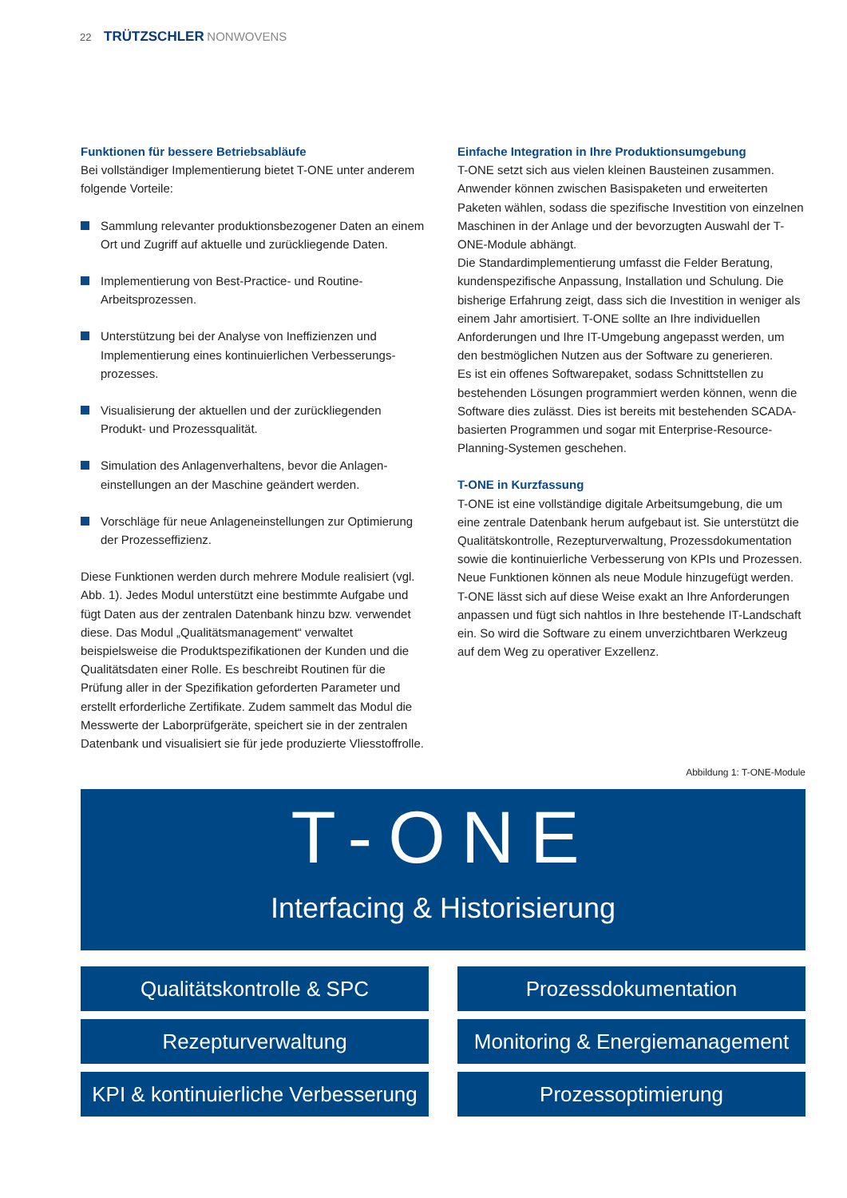22 TRÜTZSCHLER NONWOVENS
Funktionen für bessere Betriebsabläufe
Bei vollständiger Implementierung bietet T-ONE unter anderem folgende Vorteile:
Sammlung relevanter produktionsbezogener Daten an einem Ort und Zugriff auf aktuelle und zurückliegende Daten.
Implementierung von Best-Practice- und Routine-Arbeitsprozessen.
Unterstützung bei der Analyse von Ineffizienzen und Implementierung eines kontinuierlichen Verbesserungs-prozesses.
Visualisierung der aktuellen und der zurückliegenden Produkt- und Prozessqualität.
Simulation des Anlagenverhaltens, bevor die Anlagen-einstellungen an der Maschine geändert werden.
Vorschläge für neue Anlageneinstellungen zur Optimierung der Prozesseffizienz.
Diese Funktionen werden durch mehrere Module realisiert (vgl. Abb. 1). Jedes Modul unterstützt eine bestimmte Aufgabe und fügt Daten aus der zentralen Datenbank hinzu bzw. verwendet diese. Das Modul „Qualitätsmanagement“ verwaltet beispielsweise die Produktspezifikationen der Kunden und die Qualitätsdaten einer Rolle. Es beschreibt Routinen für die Prüfung aller in der Spezifikation geforderten Parameter und erstellt erforderliche Zertifikate. Zudem sammelt das Modul die Messwerte der Laborprüfgeräte, speichert sie in der zentralen Datenbank und visualisiert sie für jede produzierte Vliesstoffrolle.
Einfache Integration in Ihre Produktionsumgebung
T-ONE setzt sich aus vielen kleinen Bausteinen zusammen. Anwender können zwischen Basispaketen und erweiterten Paketen wählen, sodass die spezifische Investition von einzelnen Maschinen in der Anlage und der bevorzugten Auswahl der T-ONE-Module abhängt.
Die Standardimplementierung umfasst die Felder Beratung, kundenspezifische Anpassung, Installation und Schulung. Die bisherige Erfahrung zeigt, dass sich die Investition in weniger als einem Jahr amortisiert. T-ONE sollte an Ihre individuellen Anforderungen und Ihre IT-Umgebung angepasst werden, um den bestmöglichen Nutzen aus der Software zu generieren.
Es ist ein offenes Softwarepaket, sodass Schnittstellen zu bestehenden Lösungen programmiert werden können, wenn die Software dies zulässt. Dies ist bereits mit bestehenden SCADA-basierten Programmen und sogar mit Enterprise-Resource-Planning-Systemen geschehen.
T-ONE in Kurzfassung
T-ONE ist eine vollständige digitale Arbeitsumgebung, die um eine zentrale Datenbank herum aufgebaut ist. Sie unterstützt die Qualitätskontrolle, Rezepturverwaltung, Prozessdokumentation sowie die kontinuierliche Verbesserung von KPIs und Prozessen. Neue Funktionen können als neue Module hinzugefügt werden. T-ONE lässt sich auf diese Weise exakt an Ihre Anforderungen anpassen und fügt sich nahtlos in Ihre bestehende IT-Landschaft ein. So wird die Software zu einem unverzichtbaren Werkzeug auf dem Weg zu operativer Exzellenz.
Abbildung 1: T-ONE-Module
T-ONE
Interfacing & Historisierung
Qualitätskontrolle & SPC
Prozessdokumentation
Rezepturverwaltung
Monitoring & Energiemanagement
KPI & kontinuierliche Verbesserung
Prozessoptimierung